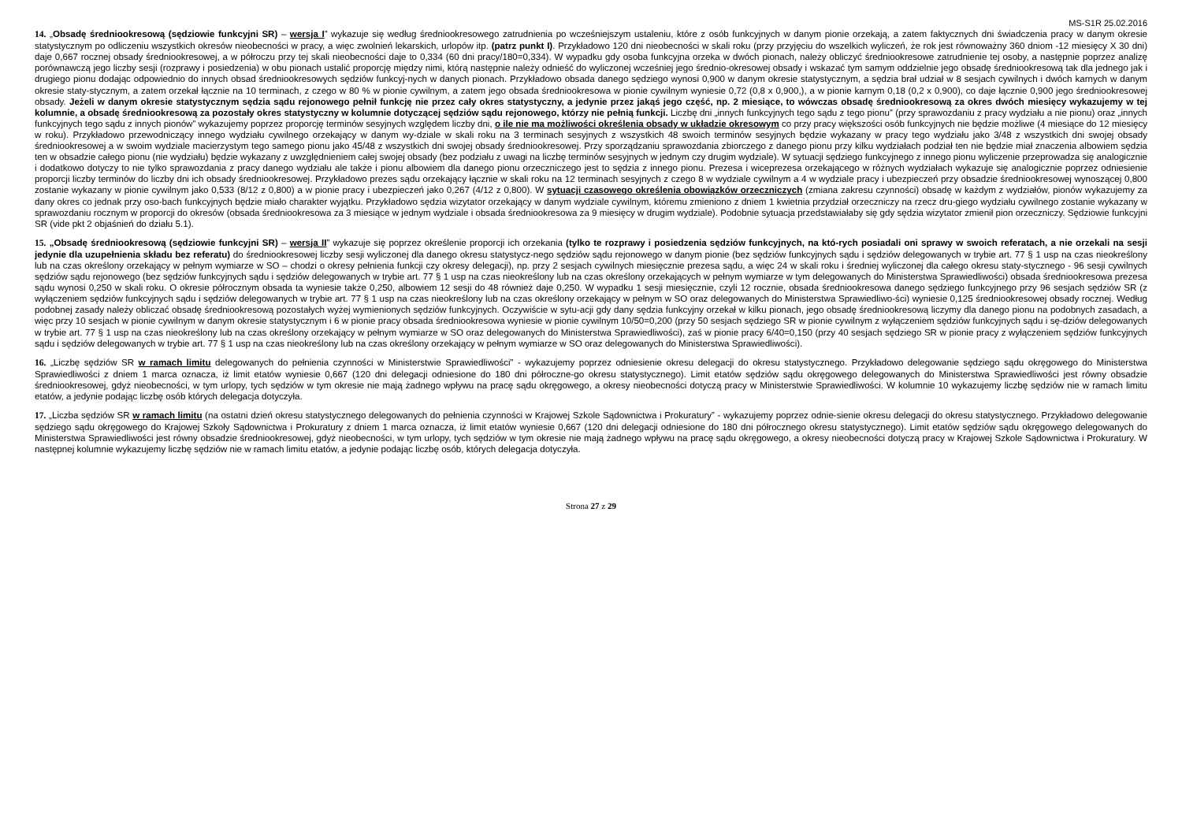MS-S1R 25.02.2016
14. „Obsadę średniookresową (sędziowie funkcyjni SR) – wersja I” wykazuje się według średniookresowego zatrudnienia po wcześniejszym ustaleniu, które z osób funkcyjnych w danym pionie orzekają, a zatem faktycznych dni świadczenia pracy w danym okresie statystycznym po odliczeniu wszystkich okresów nieobecności w pracy, a więc zwolnień lekarskich, urlopów itp. (patrz punkt I). Przykładowo 120 dni nieobecności w skali roku (przy przyjęciu do wszelkich wyliczeń, że rok jest równoważny 360 dniom -12 miesięcy X 30 dni) daje 0,667 rocznej obsady średniookresowej, a w półroczu przy tej skali nieobecności daje to 0,334 (60 dni pracy/180=0,334). W wypadku gdy osoba funkcyjna orzeka w dwóch pionach, należy obliczyć średniookresowe zatrudnienie tej osoby, a następnie poprzez analizę porównawczą jego liczby sesji (rozprawy i posiedzenia) w obu pionach ustalić proporcję między nimi, którą następnie należy odnieść do wyliczonej wcześniej jego średnio-okresowej obsady i wskazać tym samym oddzielnie jego obsadę średniookresową tak dla jednego jak i drugiego pionu dodając odpowiednio do innych obsad średniookresowych sędziów funkcyj-nych w danych pionach. Przykładowo obsada danego sędziego wynosi 0,900 w danym okresie statystycznym, a sędzia brał udział w 8 sesjach cywilnych i dwóch karnych w danym okresie staty-stycznym, a zatem orzekał łącznie na 10 terminach, z czego w 80 % w pionie cywilnym, a zatem jego obsada średniookresowa w pionie cywilnym wyniesie 0,72 (0,8 x 0,900,), a w pionie karnym 0,18 (0,2 x 0,900), co daje łącznie 0,900 jego średniookresowej obsady. Jeżeli w danym okresie statystycznym sędzia sądu rejonowego pełnił funkcję nie przez cały okres statystyczny, a jedynie przez jakąś jego część, np. 2 miesiące, to wówczas obsadę średniookresową za okres dwóch miesięcy wykazujemy w tej kolumnie, a obsadę średniookresową za pozostały okres statystyczny w kolumnie dotyczącej sędziów sądu rejonowego, którzy nie pełnią funkcji. Liczbę dni „innych funkcyjnych tego sądu z tego pionu” (przy sprawozdaniu z pracy wydziału a nie pionu) oraz „innych funkcyjnych tego sądu z innych pionów” wykazujemy poprzez proporcję terminów sesyjnych względem liczby dni, o ile nie ma możliwości określenia obsady w układzie okresowym co przy pracy większości osób funkcyjnych nie będzie możliwe (4 miesiące do 12 miesięcy w roku). Przykładowo przewodniczący innego wydziału cywilnego orzekający w danym wy-dziale w skali roku na 3 terminach sesyjnych z wszystkich 48 swoich terminów sesyjnych będzie wykazany w pracy tego wydziału jako 3/48 z wszystkich dni swojej obsady średniookresowej a w swoim wydziale macierzystym tego samego pionu jako 45/48 z wszystkich dni swojej obsady średniookresowej. Przy sporządzaniu sprawozdania zbiorczego z danego pionu przy kilku wydziałach podział ten nie będzie miał znaczenia albowiem sędzia ten w obsadzie całego pionu (nie wydziału) będzie wykazany z uwzględnieniem całej swojej obsady (bez podziału z uwagi na liczbę terminów sesyjnych w jednym czy drugim wydziale). W sytuacji sędziego funkcyjnego z innego pionu wyliczenie przeprowadza się analogicznie i dodatkowo dotyczy to nie tylko sprawozdania z pracy danego wydziału ale także i pionu albowiem dla danego pionu orzeczniczego jest to sędzia z innego pionu. Prezesa i wiceprezesa orzekającego w różnych wydziałach wykazuje się analogicznie poprzez odniesienie proporcji liczby terminów do liczby dni ich obsady średniookresowej. Przykładowo prezes sądu orzekający łącznie w skali roku na 12 terminach sesyjnych z czego 8 w wydziale cywilnym a 4 w wydziale pracy i ubezpieczeń przy obsadzie średniookresowej wynoszącej 0,800 zostanie wykazany w pionie cywilnym jako 0,533 (8/12 z 0,800) a w pionie pracy i ubezpieczeń jako 0,267 (4/12 z 0,800). W sytuacji czasowego określenia obowiązków orzeczniczych (zmiana zakresu czynności) obsadę w każdym z wydziałów, pionów wykazujemy za dany okres co jednak przy oso-bach funkcyjnych będzie miało charakter wyjątku. Przykładowo sędzia wizytator orzekający w danym wydziale cywilnym, któremu zmieniono z dniem 1 kwietnia przydział orzeczniczy na rzecz dru-giego wydziału cywilnego zostanie wykazany w sprawozdaniu rocznym w proporcji do okresów (obsada średniookresowa za 3 miesiące w jednym wydziale i obsada średniookresowa za 9 miesięcy w drugim wydziale). Podobnie sytuacja przedstawiałaby się gdy sędzia wizytator zmienił pion orzeczniczy. Sędziowie funkcyjni SR (vide pkt 2 objaśnień do działu 5.1).
15. „Obsadę średniookresową (sędziowie funkcyjni SR) – wersja II” wykazuje się poprzez określenie proporcji ich orzekania (tylko te rozprawy i posiedzenia sędziów funkcyjnych, na któ-rych posiadali oni sprawy w swoich referatach, a nie orzekali na sesji jedynie dla uzupełnienia składu bez referatu) do średniookresowej liczby sesji wyliczonej dla danego okresu statystycz-nego sędziów sądu rejonowego w danym pionie (bez sędziów funkcyjnych sądu i sędziów delegowanych w trybie art. 77 § 1 usp na czas nieokreślony lub na czas określony orzekający w pełnym wymiarze w SO – chodzi o okresy pełnienia funkcji czy okresy delegacji), np. przy 2 sesjach cywilnych miesięcznie prezesa sądu, a więc 24 w skali roku i średniej wyliczonej dla całego okresu staty-stycznego - 96 sesji cywilnych sędziów sądu rejonowego (bez sędziów funkcyjnych sądu i sędziów delegowanych w trybie art. 77 § 1 usp na czas nieokreślony lub na czas określony orzekających w pełnym wymiarze w tym delegowanych do Ministerstwa Sprawiedliwości) obsada średniookresowa prezesa sądu wynosi 0,250 w skali roku. O okresie półrocznym obsada ta wyniesie także 0,250, albowiem 12 sesji do 48 również daje 0,250. W wypadku 1 sesji miesięcznie, czyli 12 rocznie, obsada średniookresowa danego sędziego funkcyjnego przy 96 sesjach sędziów SR (z wyłączeniem sędziów funkcyjnych sądu i sędziów delegowanych w trybie art. 77 § 1 usp na czas nieokreślony lub na czas określony orzekający w pełnym w SO oraz delegowanych do Ministerstwa Sprawiedliwo-ści) wyniesie 0,125 średniookresowej obsady rocznej. Według podobnej zasady należy obliczać obsadę średniookresową pozostałych wyżej wymienionych sędziów funkcyjnych. Oczywiście w sytu-acji gdy dany sędzia funkcyjny orzekał w kilku pionach, jego obsadę średniookresową liczymy dla danego pionu na podobnych zasadach, a więc przy 10 sesjach w pionie cywilnym w danym okresie statystycznym i 6 w pionie pracy obsada średniookresowa wyniesie w pionie cywilnym 10/50=0,200 (przy 50 sesjach sędziego SR w pionie cywilnym z wyłączeniem sędziów funkcyjnych sądu i sę-dziów delegowanych w trybie art. 77 § 1 usp na czas nieokreślony lub na czas określony orzekający w pełnym wymiarze w SO oraz delegowanych do Ministerstwa Sprawiedliwości), zaś w pionie pracy 6/40=0,150 (przy 40 sesjach sędziego SR w pionie pracy z wyłączeniem sędziów funkcyjnych sądu i sędziów delegowanych w trybie art. 77 § 1 usp na czas nieokreślony lub na czas określony orzekający w pełnym wymiarze w SO oraz delegowanych do Ministerstwa Sprawiedliwości).
16. „Liczbę sędziów SR w ramach limitu delegowanych do pełnienia czynności w Ministerstwie Sprawiedliwości” - wykazujemy poprzez odniesienie okresu delegacji do okresu statystycznego. Przykładowo delegowanie sędziego sądu okręgowego do Ministerstwa Sprawiedliwości z dniem 1 marca oznacza, iż limit etatów wyniesie 0,667 (120 dni delegacji odniesione do 180 dni półroczne-go okresu statystycznego). Limit etatów sędziów sądu okręgowego delegowanych do Ministerstwa Sprawiedliwości jest równy obsadzie średniookresowej, gdyż nieobecności, w tym urlopy, tych sędziów w tym okresie nie mają żadnego wpływu na pracę sądu okręgowego, a okresy nieobecności dotyczą pracy w Ministerstwie Sprawiedliwości. W kolumnie 10 wykazujemy liczbę sędziów nie w ramach limitu etatów, a jedynie podając liczbę osób których delegacja dotyczyła.
17. „Liczba sędziów SR w ramach limitu (na ostatni dzień okresu statystycznego delegowanych do pełnienia czynności w Krajowej Szkole Sądownictwa i Prokuratury” - wykazujemy poprzez odnie-sienie okresu delegacji do okresu statystycznego. Przykładowo delegowanie sędziego sądu okręgowego do Krajowej Szkoły Sądownictwa i Prokuratury z dniem 1 marca oznacza, iż limit etatów wyniesie 0,667 (120 dni delegacji odniesione do 180 dni półrocznego okresu statystycznego). Limit etatów sędziów sądu okręgowego delegowanych do Ministerstwa Sprawiedliwości jest równy obsadzie średniookresowej, gdyż nieobecności, w tym urlopy, tych sędziów w tym okresie nie mają żadnego wpływu na pracę sądu okręgowego, a okresy nieobecności dotyczą pracy w Krajowej Szkole Sądownictwa i Prokuratury. W następnej kolumnie wykazujemy liczbę sędziów nie w ramach limitu etatów, a jedynie podając liczbę osób, których delegacja dotyczyła.
Strona 27 z 29